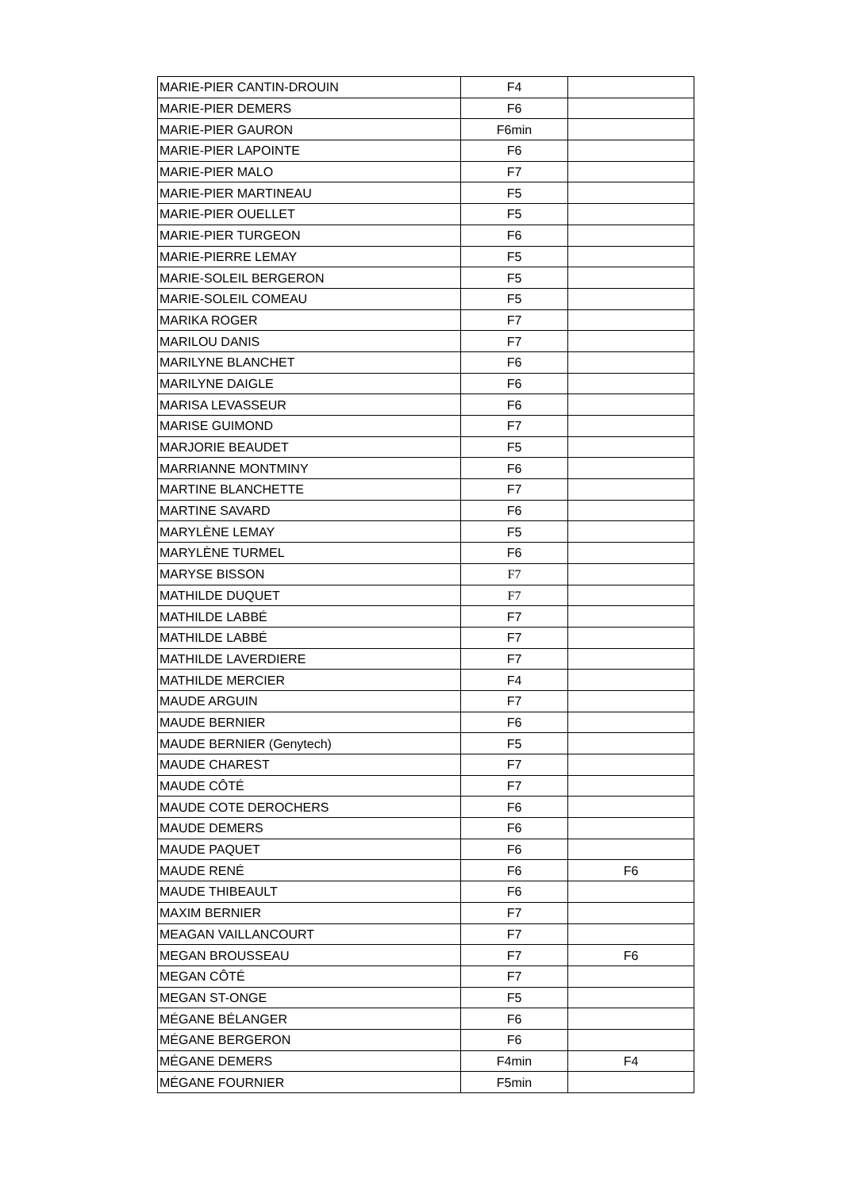| MARIE-PIER CANTIN-DROUIN | F4 | |
| MARIE-PIER DEMERS | F6 | |
| MARIE-PIER GAURON | F6min | |
| MARIE-PIER LAPOINTE | F6 | |
| MARIE-PIER MALO | F7 | |
| MARIE-PIER MARTINEAU | F5 | |
| MARIE-PIER OUELLET | F5 | |
| MARIE-PIER TURGEON | F6 | |
| MARIE-PIERRE LEMAY | F5 | |
| MARIE-SOLEIL BERGERON | F5 | |
| MARIE-SOLEIL COMEAU | F5 | |
| MARIKA ROGER | F7 | |
| MARILOU DANIS | F7 | |
| MARILYNE BLANCHET | F6 | |
| MARILYNE DAIGLE | F6 | |
| MARISA LEVASSEUR | F6 | |
| MARISE GUIMOND | F7 | |
| MARJORIE BEAUDET | F5 | |
| MARRIANNE MONTMINY | F6 | |
| MARTINE BLANCHETTE | F7 | |
| MARTINE SAVARD | F6 | |
| MARYLÈNE LEMAY | F5 | |
| MARYLÈNE TURMEL | F6 | |
| MARYSE BISSON | F7 | |
| MATHILDE DUQUET | F7 | |
| MATHILDE LABBÉ | F7 | |
| MATHILDE LABBÉ | F7 | |
| MATHILDE LAVERDIERE | F7 | |
| MATHILDE MERCIER | F4 | |
| MAUDE ARGUIN | F7 | |
| MAUDE BERNIER | F6 | |
| MAUDE BERNIER (Genytech) | F5 | |
| MAUDE CHAREST | F7 | |
| MAUDE CÔTÉ | F7 | |
| MAUDE COTE DEROCHERS | F6 | |
| MAUDE DEMERS | F6 | |
| MAUDE PAQUET | F6 | |
| MAUDE RENÉ | F6 | F6 |
| MAUDE THIBEAULT | F6 | |
| MAXIM BERNIER | F7 | |
| MEAGAN VAILLANCOURT | F7 | |
| MEGAN BROUSSEAU | F7 | F6 |
| MEGAN CÔTÉ | F7 | |
| MEGAN ST-ONGE | F5 | |
| MÉGANE BÉLANGER | F6 | |
| MÉGANE BERGERON | F6 | |
| MÉGANE DEMERS | F4min | F4 |
| MÉGANE FOURNIER | F5min | |